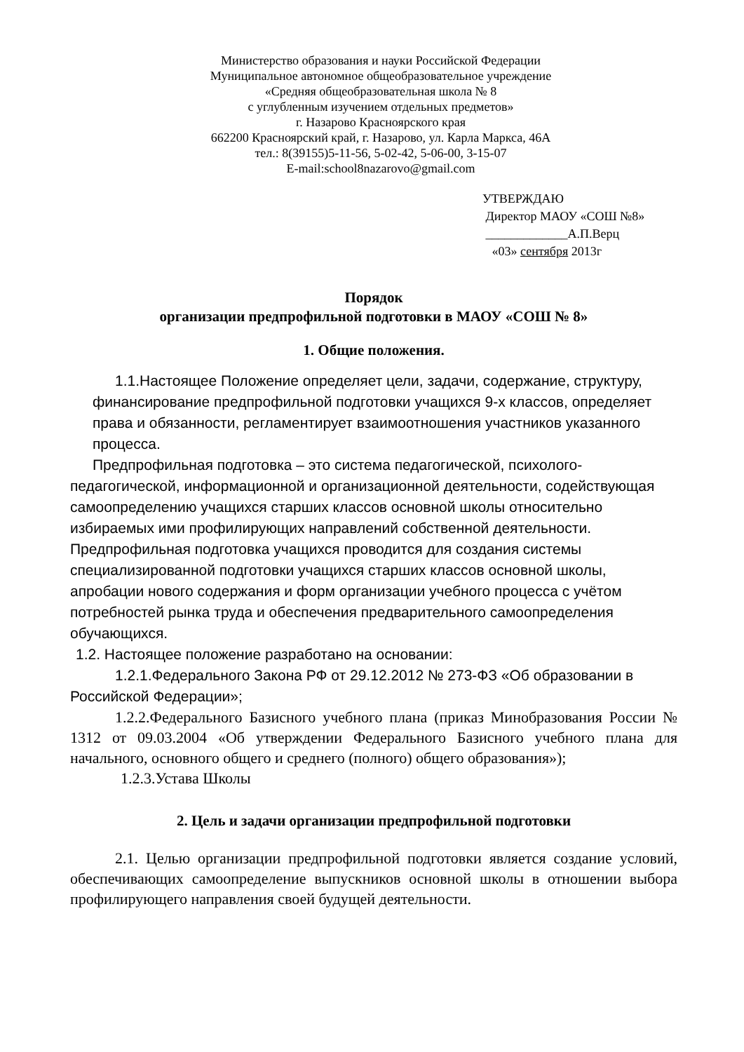Министерство образования и науки Российской Федерации
Муниципальное автономное общеобразовательное учреждение
«Средняя общеобразовательная школа № 8
с углубленным изучением отдельных предметов»
г. Назарово Красноярского края
662200 Красноярский край, г. Назарово, ул. Карла Маркса, 46А
тел.: 8(39155)5-11-56, 5-02-42, 5-06-00, 3-15-07
E-mail:school8nazarovo@gmail.com
УТВЕРЖДАЮ
Директор МАОУ «СОШ №8»
_____________А.П.Верц
«03» сентября 2013г
Порядок
организации предпрофильной подготовки в МАОУ «СОШ № 8»
1. Общие положения.
1.1.Настоящее Положение определяет цели, задачи, содержание, структуру, финансирование предпрофильной подготовки учащихся 9-х классов, определяет права и обязанности, регламентирует взаимоотношения участников указанного процесса.
Предпрофильная подготовка – это система педагогической, психолого-педагогической, информационной и организационной деятельности, содействующая самоопределению учащихся старших классов основной школы относительно избираемых ими профилирующих направлений собственной деятельности. Предпрофильная подготовка учащихся проводится для создания системы специализированной подготовки учащихся старших классов основной школы, апробации нового содержания и форм организации учебного процесса с учётом потребностей рынка труда и обеспечения предварительного самоопределения обучающихся.
1.2. Настоящее положение разработано на основании:
1.2.1.Федерального Закона РФ от 29.12.2012 № 273-ФЗ «Об образовании в Российской Федерации»;
1.2.2.Федерального Базисного учебного плана (приказ Минобразования России № 1312 от 09.03.2004 «Об утверждении Федерального Базисного учебного плана для начального, основного общего и среднего (полного) общего образования»);
1.2.3.Устава Школы
2. Цель и задачи организации предпрофильной подготовки
2.1. Целью организации предпрофильной подготовки является создание условий, обеспечивающих самоопределение выпускников основной школы в отношении выбора профилирующего направления своей будущей деятельности.